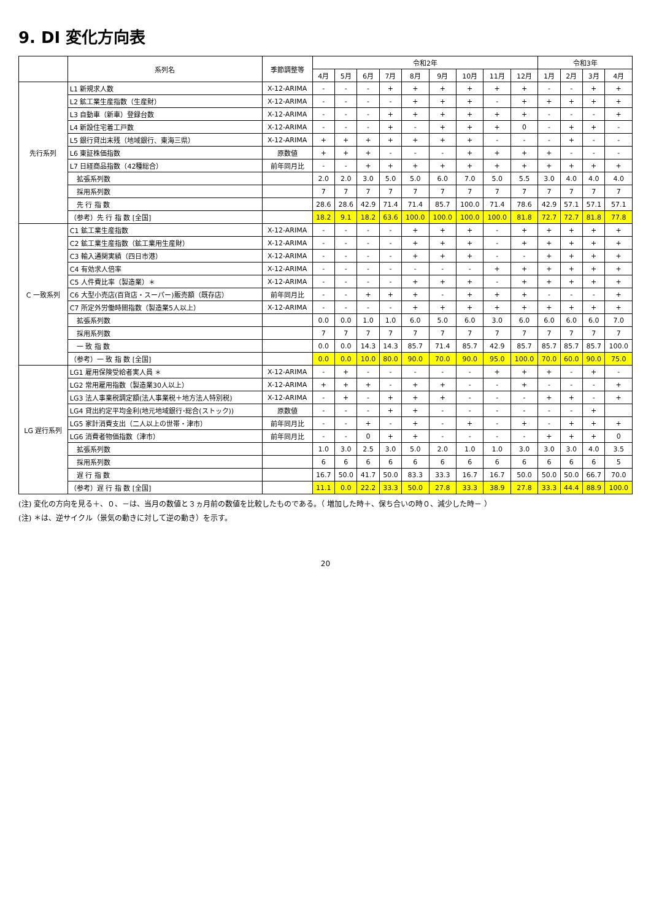9. DI 変化方向表
| | 系列名 | 季節調整等 | 令和2年 | | | | | | | | | 令和3年 | | | |
| --- | --- | --- | --- | --- | --- | --- | --- | --- | --- | --- | --- | --- | --- | --- | --- |
| | | | 4月 | 5月 | 6月 | 7月 | 8月 | 9月 | 10月 | 11月 | 12月 | 1月 | 2月 | 3月 | 4月 |
| 先行系列 | L1 新規求人数 | X-12-ARIMA | - | - | - | + | + | + | + | + | + | - | - | + | + |
| | L2 鉱工業生産指数（生産財） | X-12-ARIMA | - | - | - | - | + | + | + | - | + | + | + | + | + |
| | L3 自動車（新車）登録台数 | X-12-ARIMA | - | - | - | + | + | + | + | + | + | - | - | - | + |
| | L4 新設住宅着工戸数 | X-12-ARIMA | - | - | - | + | - | + | + | + | 0 | - | + | + | - |
| | L5 銀行貸出末残（地域銀行、東海三県） | X-12-ARIMA | + | + | + | + | + | + | + | - | - | - | + | - | - |
| | L6 東証株価指数 | 原数値 | + | + | + | - | - | - | + | + | + | + | - | - | - |
| | L7 日経商品指数（42種総合） | 前年同月比 | - | - | + | + | + | + | + | + | + | + | + | + | + |
| | 拡張系列数 | | 2.0 | 2.0 | 3.0 | 5.0 | 5.0 | 6.0 | 7.0 | 5.0 | 5.5 | 3.0 | 4.0 | 4.0 | 4.0 |
| | 採用系列数 | | 7 | 7 | 7 | 7 | 7 | 7 | 7 | 7 | 7 | 7 | 7 | 7 | 7 |
| | 先 行 指 数 | | 28.6 | 28.6 | 42.9 | 71.4 | 71.4 | 85.7 | 100.0 | 71.4 | 78.6 | 42.9 | 57.1 | 57.1 | 57.1 |
| | （参考）先 行 指 数 [全国] | | 18.2 | 9.1 | 18.2 | 63.6 | 100.0 | 100.0 | 100.0 | 100.0 | 81.8 | 72.7 | 72.7 | 81.8 | 77.8 |
| C 一致系列 | C1 鉱工業生産指数 | X-12-ARIMA | - | - | - | - | + | + | + | - | + | + | + | + | + |
| | C2 鉱工業生産指数（鉱工業用生産財） | X-12-ARIMA | - | - | - | - | + | + | + | - | + | + | + | + | + |
| | C3 輸入通関実績（四日市港） | X-12-ARIMA | - | - | - | - | + | + | + | - | - | + | + | + | + |
| | C4 有効求人倍率 | X-12-ARIMA | - | - | - | - | - | - | - | + | + | + | + | + | + |
| | C5 人件費比率（製造業）＊ | X-12-ARIMA | - | - | - | - | + | + | + | - | + | + | + | + | + |
| | C6 大型小売店(百貨店・スーパー)販売額（既存店） | 前年同月比 | - | - | + | + | + | - | + | + | + | - | - | - | + |
| | C7 所定外労働時間指数（製造業5人以上） | X-12-ARIMA | - | - | - | - | + | + | + | + | + | + | + | + | + |
| | 拡張系列数 | | 0.0 | 0.0 | 1.0 | 1.0 | 6.0 | 5.0 | 6.0 | 3.0 | 6.0 | 6.0 | 6.0 | 6.0 | 7.0 |
| | 採用系列数 | | 7 | 7 | 7 | 7 | 7 | 7 | 7 | 7 | 7 | 7 | 7 | 7 | 7 |
| | 一 致 指 数 | | 0.0 | 0.0 | 14.3 | 14.3 | 85.7 | 71.4 | 85.7 | 42.9 | 85.7 | 85.7 | 85.7 | 85.7 | 100.0 |
| | （参考）一 致 指 数 [全国] | | 0.0 | 0.0 | 10.0 | 80.0 | 90.0 | 70.0 | 90.0 | 95.0 | 100.0 | 70.0 | 60.0 | 90.0 | 75.0 |
| LG 遅行系列 | LG1 雇用保険受給者実人員 ＊ | X-12-ARIMA | - | + | - | - | - | - | - | + | + | + | - | + | - |
| | LG2 常用雇用指数（製造業30人以上） | X-12-ARIMA | + | + | + | - | + | + | - | - | + | - | - | - | + |
| | LG3 法人事業税調定額(法人事業税＋地方法人特別税) | X-12-ARIMA | - | + | - | + | + | + | - | - | - | + | + | - | + |
| | LG4 貸出約定平均金利(地元地域銀行･総合(ストック)) | 原数値 | - | - | - | + | + | - | - | - | - | - | - | + | |
| | LG5 家計消費支出（二人以上の世帯・津市） | 前年同月比 | - | - | + | - | + | - | + | - | + | - | + | + | + |
| | LG6 消費者物価指数（津市） | 前年同月比 | - | - | 0 | + | + | - | - | - | - | + | + | + | 0 |
| | 拡張系列数 | | 1.0 | 3.0 | 2.5 | 3.0 | 5.0 | 2.0 | 1.0 | 1.0 | 3.0 | 3.0 | 3.0 | 4.0 | 3.5 |
| | 採用系列数 | | 6 | 6 | 6 | 6 | 6 | 6 | 6 | 6 | 6 | 6 | 6 | 6 | 5 |
| | 遅 行 指 数 | | 16.7 | 50.0 | 41.7 | 50.0 | 83.3 | 33.3 | 16.7 | 16.7 | 50.0 | 50.0 | 50.0 | 66.7 | 70.0 |
| | （参考）遅 行 指 数 [全国] | | 11.1 | 0.0 | 22.2 | 33.3 | 50.0 | 27.8 | 33.3 | 38.9 | 27.8 | 33.3 | 44.4 | 88.9 | 100.0 |
(注) 変化の方向を見る＋、０、－は、当月の数値と３ヵ月前の数値を比較したものである。（ 増加した時＋、保ち合いの時０、減少した時－ ）
(注) ＊は、逆サイクル（景気の動きに対して逆の動き）を示す。
20